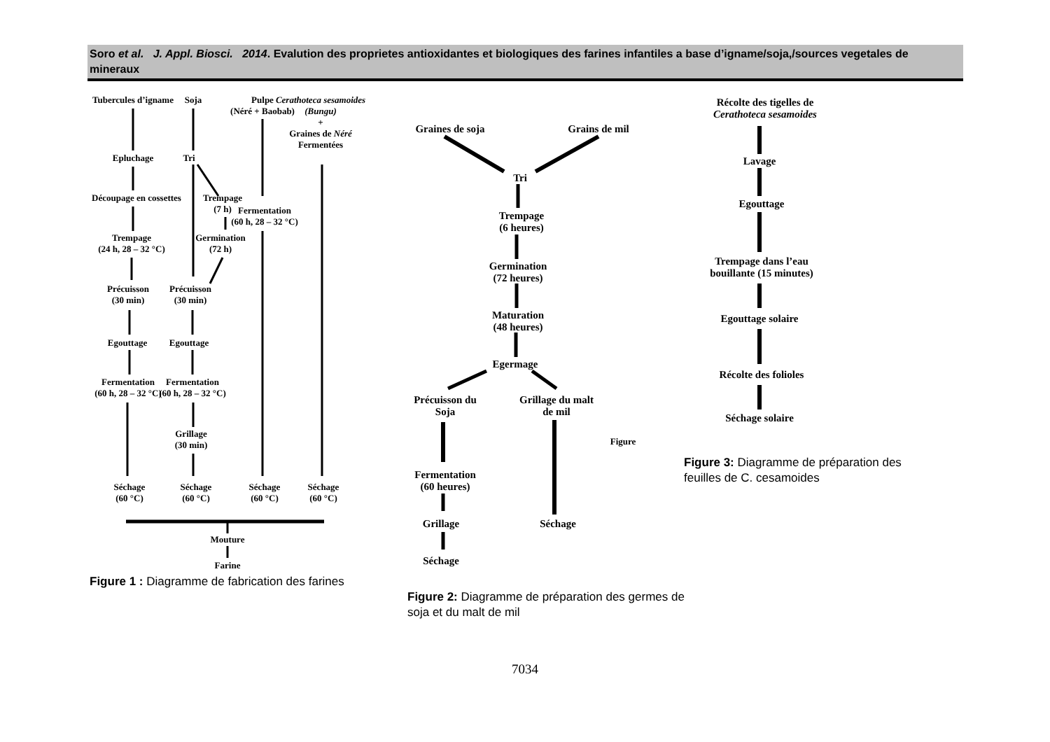Soro et al. J. Appl. Biosci. 2014. Evalution des proprietes antioxidantes et biologiques des farines infantiles a base d’igname/soja,/sources vegetales de mineraux
Tubercules d’igname Soja
Pulpe
(Néré + Baobab)
Cerathoteca sesamoides
(Bungu)
+
Graines de Néré
Fermentées
Epluchage Tri
Découpage en cossettes
Trempage
(7 h)
Fermentation
(60 h, 28 – 32 °C)
Trempage
(24 h, 28 – 32 °C)
Germination
(72 h)
Précuisson
(30 min)
Précuisson
(30 min)
Egouttage Egouttage
Fermentation
(60 h, 28 – 32 °C)
Fermentation
(60 h, 28 – 32 °C)
Grillage
(30 min)
Séchage
(60 °C)
Séchage
(60 °C)
Séchage
(60 °C)
Séchage
(60 °C)
Mouture
Farine
Graines de soja Grains de mil
Tri
Trempage
(6 heures)
Germination
(72 heures)
Maturation
(48 heures)
Egermage
Précuisson du
Soja
Grillage du malt
de mil
Figure
Fermentation
(60 heures)
Grillage Séchage
Séchage
Récolte des tigelles de
Cerathoteca sesamoides
Lavage
Egouttage
Trempage dans l’eau
bouillante (15 minutes)
Egouttage solaire
Récolte des folioles
Séchage solaire
Figure 1 : Diagramme de fabrication des farines
Figure 2: Diagramme de préparation des germes de soja et du malt de mil
Figure 3: Diagramme de préparation des feuilles de C. cesamoides
7034